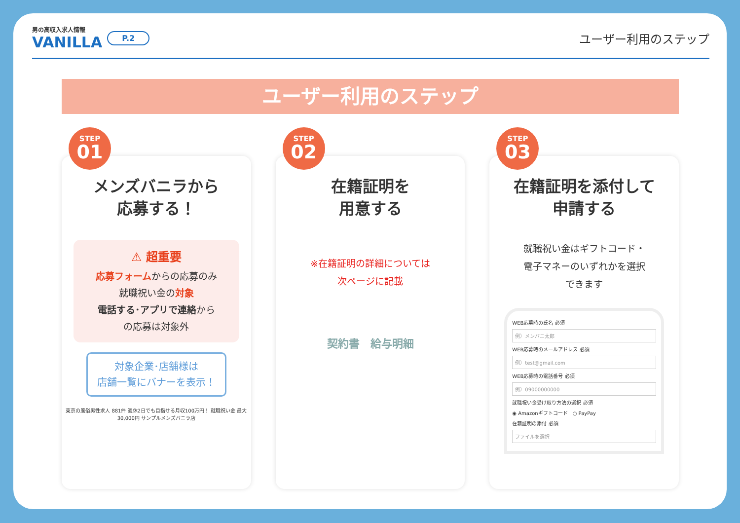男の高収入求人情報
VANILLA
P.2
ユーザー利用のステップ
ユーザー利用のステップ
STEP
01
メンズバニラから
応募する！
⚠ 超重要
応募フォームからの応募のみ
就職祝い金の対象
電話する･アプリで連絡から
の応募は対象外
対象企業･店舗様は
店舗一覧にバナーを表示！
東京の風俗男性求人 881件 週休2日でも目指せる月収100万円！ 就職祝い金 最大30,000円 サンプルメンズバニラ店
STEP
02
在籍証明を
用意する
※在籍証明の詳細については
次ページに記載
契約書　給与明細
STEP
03
在籍証明を添付して
申請する
就職祝い金はギフトコード・
電子マネーのいずれかを選択
できます
WEB応募時の氏名 必須
例）メンバニ太郎
WEB応募時のメールアドレス 必須
例）test@gmail.com
WEB応募時の電話番号 必須
例）09000000000
就職祝い金受け取り方法の選択 必須
◉ Amazonギフトコード　○ PayPay
在籍証明の添付 必須
ファイルを選択